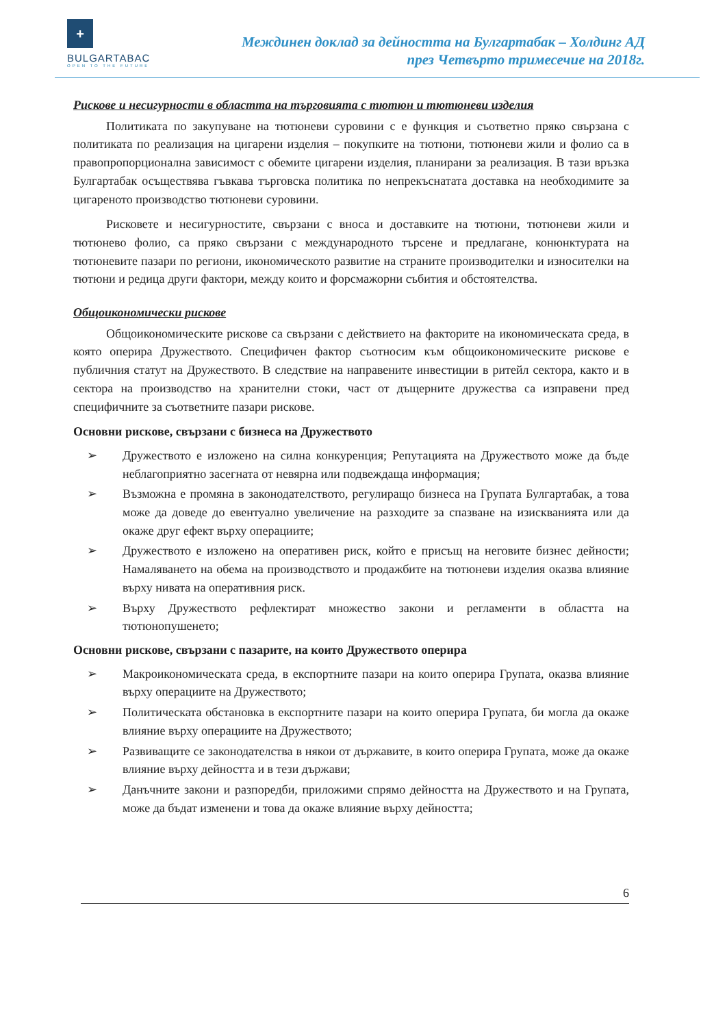+
BULGARTABAC
OPEN TO THE FUTURE
Междинен доклад за дейността на Булгартабак – Холдинг АД
през Четвърто тримесечие на 2018г.
Рискове и несигурности в областта на търговията с тютюн и тютюневи изделия
Политиката по закупуване на тютюневи суровини с е функция и съответно пряко свързана с политиката по реализация на цигарени изделия – покупките на тютюни, тютюневи жили и фолио са в правопропорционална зависимост с обемите цигарени изделия, планирани за реализация. В тази връзка Булгартабак осъществява гъвкава търговска политика по непрекъснатата доставка на необходимите за цигареното производство тютюневи суровини.
Рисковете и несигурностите, свързани с вноса и доставките на тютюни, тютюневи жили и тютюнево фолио, са пряко свързани с международното търсене и предлагане, конюнктурата на тютюневите пазари по региони, икономическото развитие на страните производителки и износителки на тютюни и редица други фактори, между които и форсмажорни събития и обстоятелства.
Общоикономически рискове
Общоикономическите рискове са свързани с действието на факторите на икономическата среда, в която оперира Дружеството. Специфичен фактор съотносим към общоикономическите рискове е публичния статут на Дружеството. В следствие на направените инвестиции в ритейл сектора, както и в сектора на производство на хранителни стоки, част от дъщерните дружества са изправени пред специфичните за съответните пазари рискове.
Основни рискове, свързани с бизнеса на Дружеството
➢ Дружеството е изложено на силна конкуренция; Репутацията на Дружеството може да бъде неблагоприятно засегната от невярна или подвеждаща информация;
➢ Възможна е промяна в законодателството, регулиращо бизнеса на Групата Булгартабак, а това може да доведе до евентуално увеличение на разходите за спазване на изискванията или да окаже друг ефект върху операциите;
➢ Дружеството е изложено на оперативен риск, който е присъщ на неговите бизнес дейности; Намаляването на обема на производството и продажбите на тютюневи изделия оказва влияние върху нивата на оперативния риск.
➢ Върху Дружеството рефлектират множество закони и регламенти в областта на тютюнопушенето;
Основни рискове, свързани с пазарите, на които Дружеството оперира
➢ Макроикономическата среда, в експортните пазари на които оперира Групата, оказва влияние върху операциите на Дружеството;
➢ Политическата обстановка в експортните пазари на които оперира Групата, би могла да окаже влияние върху операциите на Дружеството;
➢ Развиващите се законодателства в някои от държавите, в които оперира Групата, може да окаже влияние върху дейността и в тези държави;
➢ Данъчните закони и разпоредби, приложими спрямо дейността на Дружеството и на Групата, може да бъдат изменени и това да окаже влияние върху дейността;
6